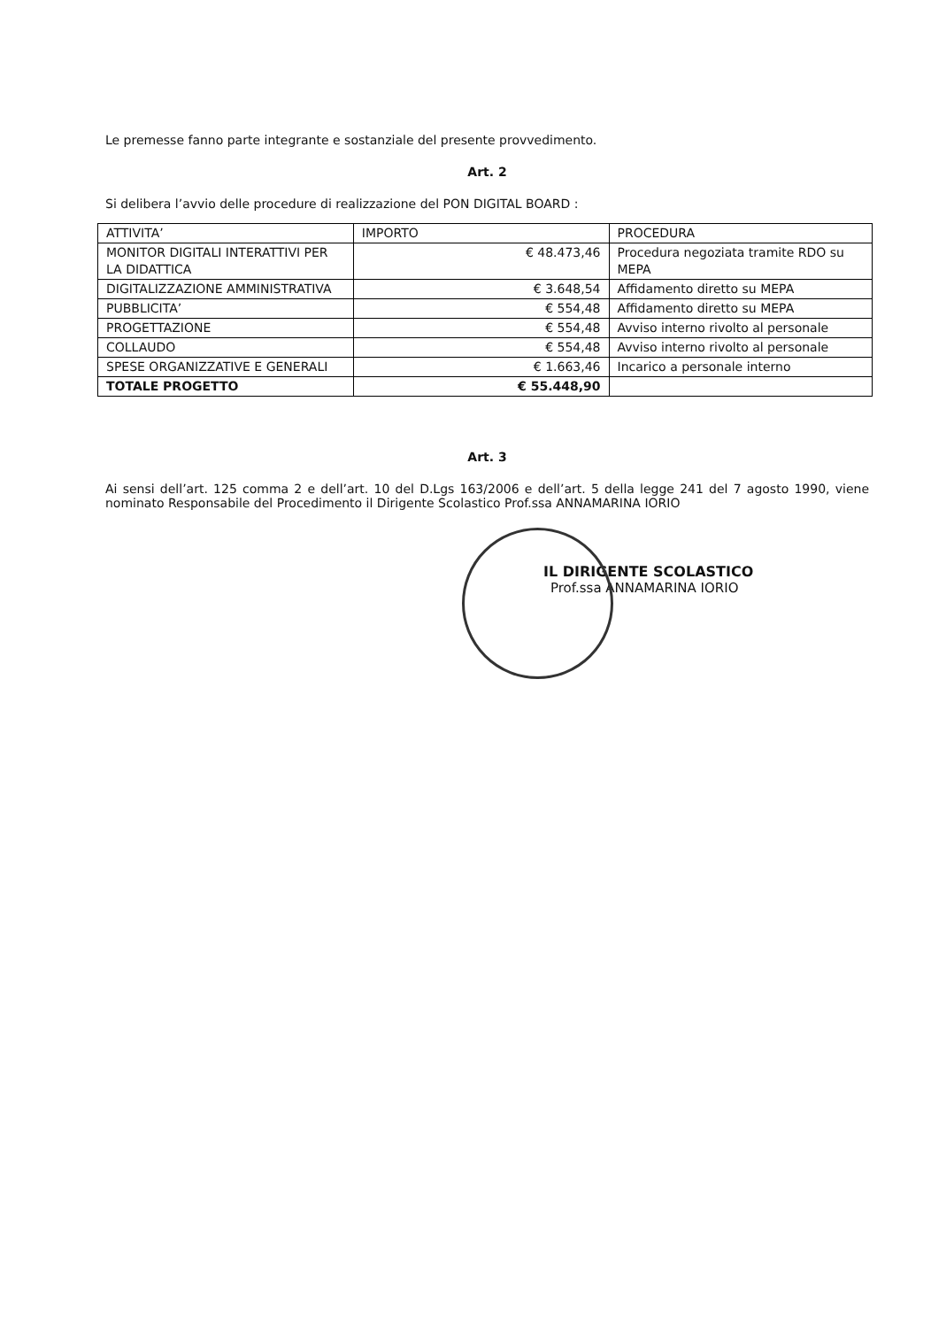Le premesse fanno parte integrante e sostanziale del presente provvedimento.
Art. 2
Si delibera l’avvio delle procedure di realizzazione del PON DIGITAL BOARD :
| ATTIVITA’ | IMPORTO | PROCEDURA |
| MONITOR DIGITALI INTERATTIVI PER LA DIDATTICA | € 48.473,46 | Procedura negoziata tramite RDO su MEPA |
| DIGITALIZZAZIONE AMMINISTRATIVA | € 3.648,54 | Affidamento diretto su MEPA |
| PUBBLICITA’ | € 554,48 | Affidamento diretto su MEPA |
| PROGETTAZIONE | € 554,48 | Avviso interno rivolto al personale |
| COLLAUDO | € 554,48 | Avviso interno rivolto al personale |
| SPESE ORGANIZZATIVE E GENERALI | € 1.663,46 | Incarico a personale interno |
| TOTALE PROGETTO | € 55.448,90 | |
Art. 3
Ai sensi dell’art. 125 comma 2 e dell’art. 10 del D.Lgs 163/2006 e dell’art. 5 della legge 241 del 7 agosto 1990, viene nominato Responsabile del Procedimento il Dirigente Scolastico Prof.ssa ANNAMARINA IORIO
IL DIRIGENTE SCOLASTICO
Prof.ssa ANNAMARINA IORIO